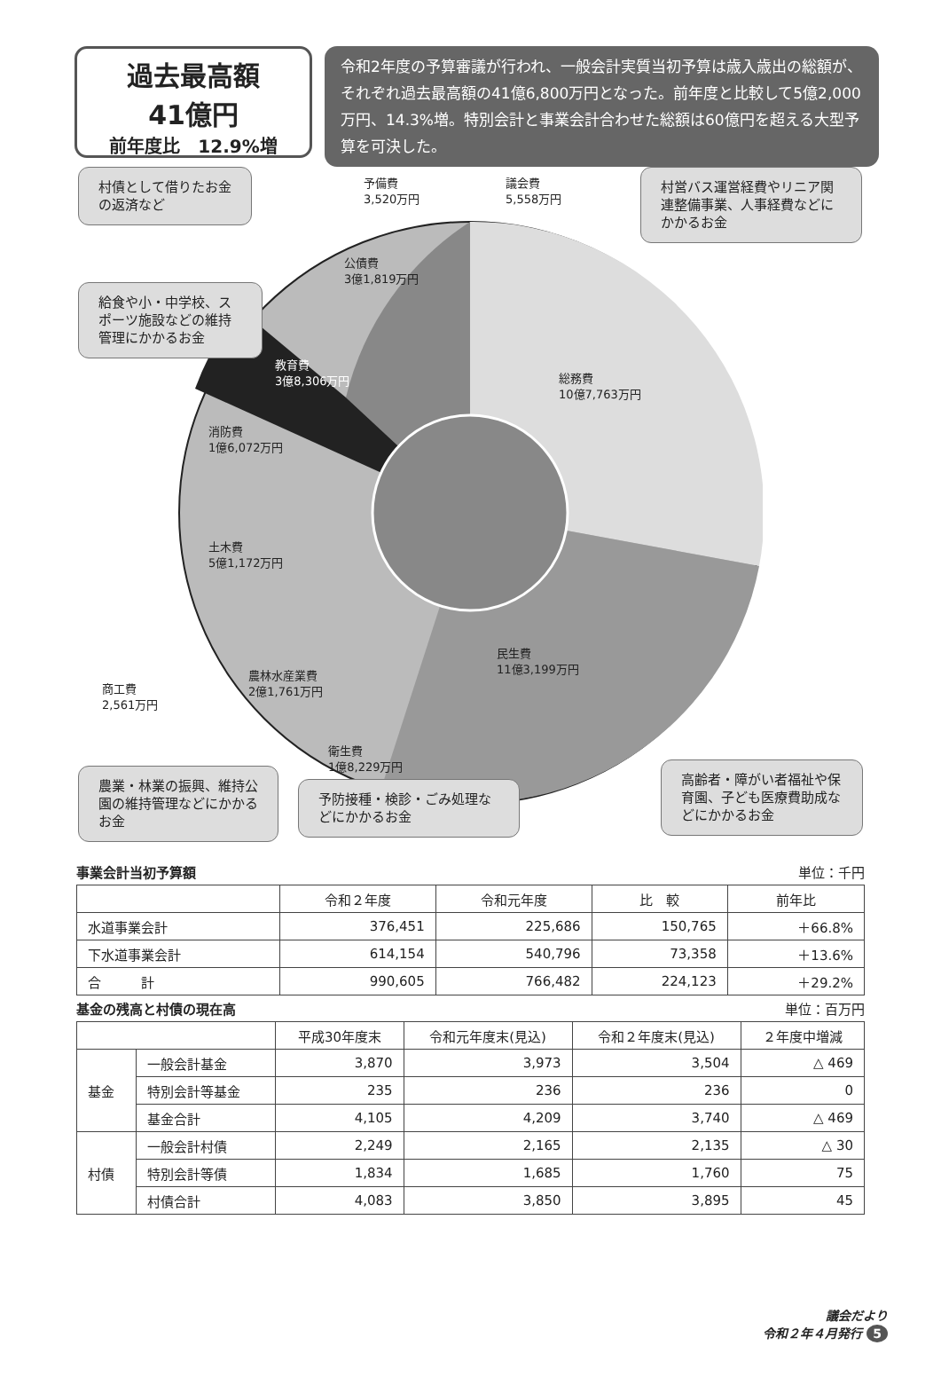過去最高額
41億円
前年度比　12.9%増
令和2年度の予算審議が行われ、一般会計実質当初予算は歳入歳出の総額が、それぞれ過去最高額の41億6,800万円となった。前年度と比較して5億2,000万円、14.3%増。特別会計と事業会計合わせた総額は60億円を超える大型予算を可決した。
予備費
3,520万円
議会費
5,558万円
村債として借りたお金の返済など
村営バス運営経費やリニア関連整備事業、人事経費などにかかるお金
公債費
3億1,819万円
給食や小・中学校、スポーツ施設などの維持管理にかかるお金
教育費
3億8,306万円
総務費
10億7,763万円
消防費
1億6,072万円
土木費
5億1,172万円
民生費
11億3,199万円
商工費
2,561万円
農林水産業費
2億1,761万円
衛生費
1億8,229万円
農業・林業の振興、維持公園の維持管理などにかかるお金
予防接種・検診・ごみ処理などにかかるお金
高齢者・障がい者福祉や保育園、子ども医療費助成などにかかるお金
事業会計当初予算額 単位：千円
| | 令和２年度 | 令和元年度 | 比 較 | 前年比 |
| --- | --- | --- | --- | --- |
| 水道事業会計 | 376,451 | 225,686 | 150,765 | ＋66.8% |
| 下水道事業会計 | 614,154 | 540,796 | 73,358 | ＋13.6% |
| 合 計 | 990,605 | 766,482 | 224,123 | ＋29.2% |
基金の残高と村債の現在高 単位：百万円
| | | 平成30年度末 | 令和元年度末(見込) | 令和２年度末(見込) | ２年度中増減 |
| --- | --- | --- | --- | --- | --- |
| 基金 | 一般会計基金 | 3,870 | 3,973 | 3,504 | △ 469 |
| | 特別会計等基金 | 235 | 236 | 236 | 0 |
| | 基金合計 | 4,105 | 4,209 | 3,740 | △ 469 |
| 村債 | 一般会計村債 | 2,249 | 2,165 | 2,135 | △ 30 |
| | 特別会計等債 | 1,834 | 1,685 | 1,760 | 75 |
| | 村債合計 | 4,083 | 3,850 | 3,895 | 45 |
議会だより
令和２年４月発行 5